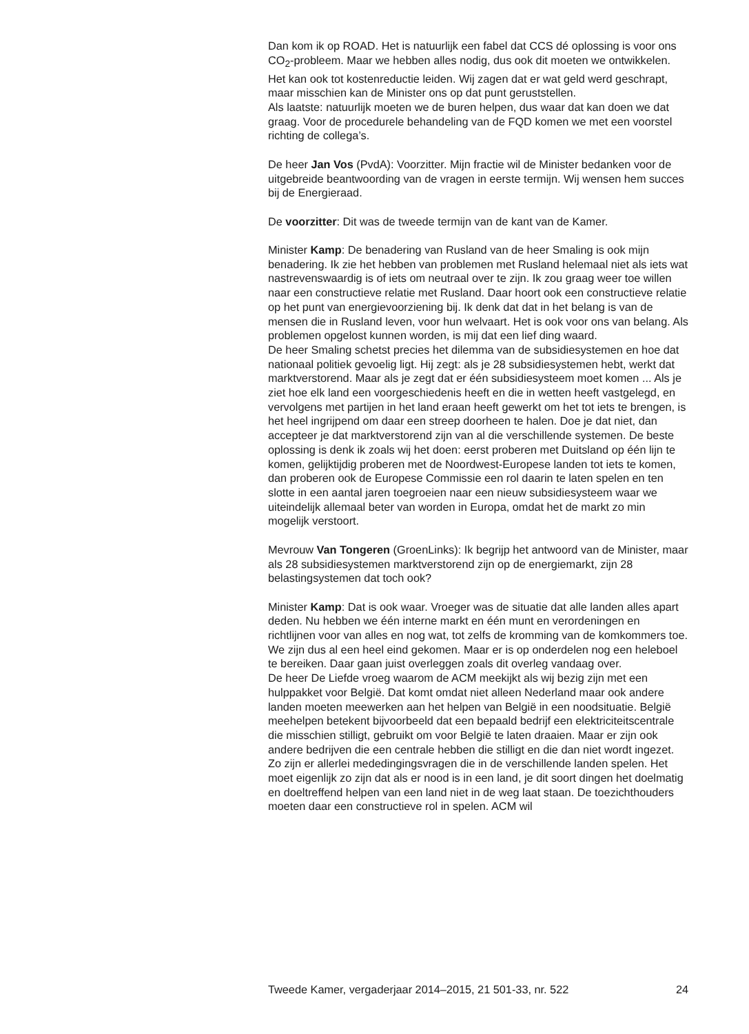Dan kom ik op ROAD. Het is natuurlijk een fabel dat CCS dé oplossing is voor ons CO<sub>2</sub>-probleem. Maar we hebben alles nodig, dus ook dit moeten we ontwikkelen. Het kan ook tot kostenreductie leiden. Wij zagen dat er wat geld werd geschrapt, maar misschien kan de Minister ons op dat punt geruststellen.
Als laatste: natuurlijk moeten we de buren helpen, dus waar dat kan doen we dat graag. Voor de procedurele behandeling van de FQD komen we met een voorstel richting de collega’s.
De heer Jan Vos (PvdA): Voorzitter. Mijn fractie wil de Minister bedanken voor de uitgebreide beantwoording van de vragen in eerste termijn. Wij wensen hem succes bij de Energieraad.
De voorzitter: Dit was de tweede termijn van de kant van de Kamer.
Minister Kamp: De benadering van Rusland van de heer Smaling is ook mijn benadering. Ik zie het hebben van problemen met Rusland helemaal niet als iets wat nastrevenswaardig is of iets om neutraal over te zijn. Ik zou graag weer toe willen naar een constructieve relatie met Rusland. Daar hoort ook een constructieve relatie op het punt van energievoorziening bij. Ik denk dat dat in het belang is van de mensen die in Rusland leven, voor hun welvaart. Het is ook voor ons van belang. Als problemen opgelost kunnen worden, is mij dat een lief ding waard.
De heer Smaling schetst precies het dilemma van de subsidiesystemen en hoe dat nationaal politiek gevoelig ligt. Hij zegt: als je 28 subsidiesystemen hebt, werkt dat marktverstorend. Maar als je zegt dat er één subsidiesysteem moet komen ... Als je ziet hoe elk land een voorgeschiedenis heeft en die in wetten heeft vastgelegd, en vervolgens met partijen in het land eraan heeft gewerkt om het tot iets te brengen, is het heel ingrijpend om daar een streep doorheen te halen. Doe je dat niet, dan accepteer je dat marktverstorend zijn van al die verschillende systemen. De beste oplossing is denk ik zoals wij het doen: eerst proberen met Duitsland op één lijn te komen, gelijktijdig proberen met de Noordwest-Europese landen tot iets te komen, dan proberen ook de Europese Commissie een rol daarin te laten spelen en ten slotte in een aantal jaren toegroeien naar een nieuw subsidiesysteem waar we uiteindelijk allemaal beter van worden in Europa, omdat het de markt zo min mogelijk verstoort.
Mevrouw Van Tongeren (GroenLinks): Ik begrijp het antwoord van de Minister, maar als 28 subsidiesystemen marktverstorend zijn op de energiemarkt, zijn 28 belastingsystemen dat toch ook?
Minister Kamp: Dat is ook waar. Vroeger was de situatie dat alle landen alles apart deden. Nu hebben we één interne markt en één munt en verordeningen en richtlijnen voor van alles en nog wat, tot zelfs de kromming van de komkommers toe. We zijn dus al een heel eind gekomen. Maar er is op onderdelen nog een heleboel te bereiken. Daar gaan juist overleggen zoals dit overleg vandaag over.
De heer De Liefde vroeg waarom de ACM meekijkt als wij bezig zijn met een hulppakket voor België. Dat komt omdat niet alleen Nederland maar ook andere landen moeten meewerken aan het helpen van België in een noodsituatie. België meehelpen betekent bijvoorbeeld dat een bepaald bedrijf een elektriciteitscentrale die misschien stilligt, gebruikt om voor België te laten draaien. Maar er zijn ook andere bedrijven die een centrale hebben die stilligt en die dan niet wordt ingezet. Zo zijn er allerlei mededingingsvragen die in de verschillende landen spelen. Het moet eigenlijk zo zijn dat als er nood is in een land, je dit soort dingen het doelmatig en doeltreffend helpen van een land niet in de weg laat staan. De toezichthouders moeten daar een constructieve rol in spelen. ACM wil
Tweede Kamer, vergaderjaar 2014–2015, 21 501-33, nr. 522 24